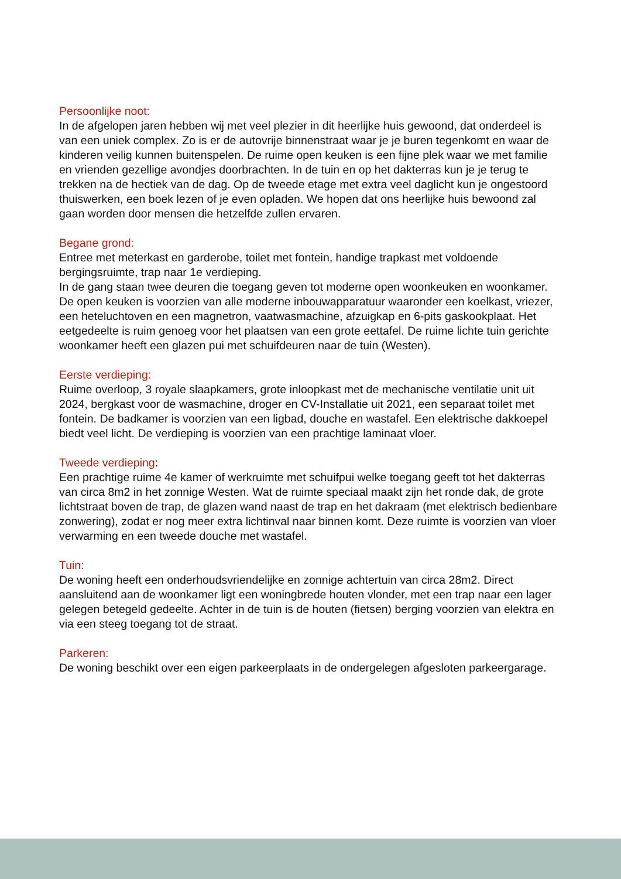Persoonlijke noot:
In de afgelopen jaren hebben wij met veel plezier in dit heerlijke huis gewoond, dat onderdeel is van een uniek complex. Zo is er de autovrije binnenstraat waar je je buren tegenkomt en waar de kinderen veilig kunnen buitenspelen. De ruime open keuken is een fijne plek waar we met familie en vrienden gezellige avondjes doorbrachten. In de tuin en op het dakterras kun je je terug te trekken na de hectiek van de dag. Op de tweede etage met extra veel daglicht kun je ongestoord thuiswerken, een boek lezen of je even opladen. We hopen dat ons heerlijke huis bewoond zal gaan worden door mensen die hetzelfde zullen ervaren.
Begane grond:
Entree met meterkast en garderobe, toilet met fontein, handige trapkast met voldoende bergingsruimte, trap naar 1e verdieping.
In de gang staan twee deuren die toegang geven tot moderne open woonkeuken en woonkamer. De open keuken is voorzien van alle moderne inbouwapparatuur waaronder een koelkast, vriezer, een heteluchtoven en een magnetron, vaatwasmachine, afzuigkap en 6-pits gaskookplaat. Het eetgedeelte is ruim genoeg voor het plaatsen van een grote eettafel. De ruime lichte tuin gerichte woonkamer heeft een glazen pui met schuifdeuren naar de tuin (Westen).
Eerste verdieping:
Ruime overloop, 3 royale slaapkamers, grote inloopkast met de mechanische ventilatie unit uit 2024, bergkast voor de wasmachine, droger en CV-Installatie uit 2021, een separaat toilet met fontein. De badkamer is voorzien van een ligbad, douche en wastafel. Een elektrische dakkoepel biedt veel licht. De verdieping is voorzien van een prachtige laminaat vloer.
Tweede verdieping:
Een prachtige ruime 4e kamer of werkruimte met schuifpui welke toegang geeft tot het dakterras van circa 8m2 in het zonnige Westen. Wat de ruimte speciaal maakt zijn het ronde dak, de grote lichtstraat boven de trap, de glazen wand naast de trap en het dakraam (met elektrisch bedienbare zonwering), zodat er nog meer extra lichtinval naar binnen komt. Deze ruimte is voorzien van vloer verwarming en een tweede douche met wastafel.
Tuin:
De woning heeft een onderhoudsvriendelijke en zonnige achtertuin van circa 28m2. Direct aansluitend aan de woonkamer ligt een woningbrede houten vlonder, met een trap naar een lager gelegen betegeld gedeelte. Achter in de tuin is de houten (fietsen) berging voorzien van elektra en via een steeg toegang tot de straat.
Parkeren:
De woning beschikt over een eigen parkeerplaats in de ondergelegen afgesloten parkeergarage.